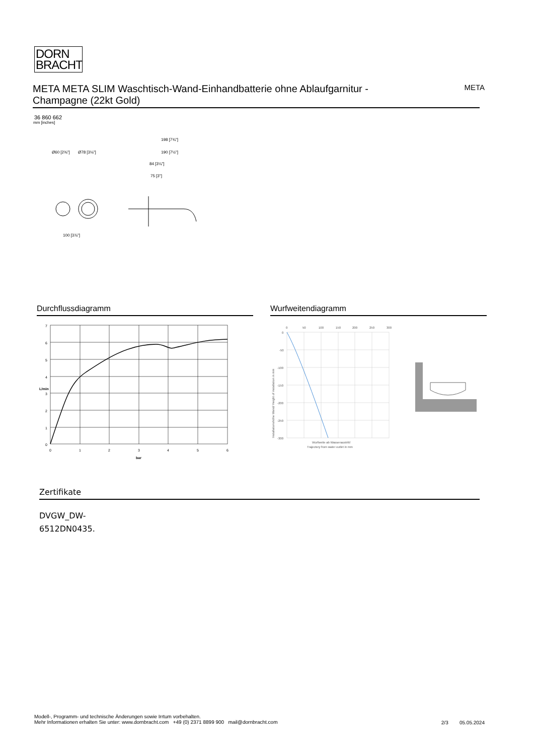DORN
BRACHT
META META SLIM Waschtisch-Wand-Einhandbatterie ohne Ablaufgarnitur - Champagne (22kt Gold)
META
36 860 662
mm [inches]
Ø60 [2⅜"]
Ø78 [3⅛"]
100 [3⅞"]
198 [7¾"]
190 [7½"]
84 [3¼"]
75 [3"]
Durchflussdiagramm Wurfweitendiagramm
7
6
5
4
3
2
1
0
0
1
2
3
4
5
6
bar
L/min
0
50
100
150
200
250
300
0
-50
-100
-150
-200
-250
-300
Wurfweite ab Wasseraustritt/
Trajectory from water outlet in mm
Installationshöhe Wand/ Height of installation in mm
Zertifikate
DVGW_DW-
6512DN0435.
Modell-, Programm- und technische Änderungen sowie Irrtum vorbehalten.
Mehr Informationen erhalten Sie unter: www.dornbracht.com +49 (0) 2371 8899 900 mail@dornbracht.com
2/3 05.05.2024